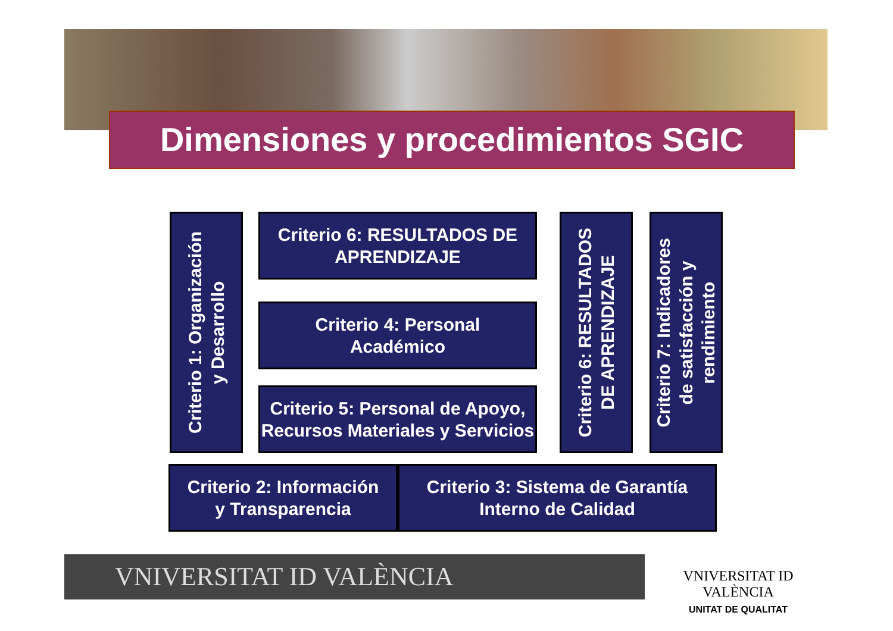Dimensiones y procedimientos SGIC
Criterio 1: Organización
y Desarrollo
Criterio 6: RESULTADOS DE APRENDIZAJE
Criterio 4: Personal
Académico
Criterio 5: Personal de Apoyo, Recursos Materiales y Servicios
Criterio 6: RESULTADOS
DE APRENDIZAJE
Criterio 7: Indicadores
de satisfacción y
rendimiento
Criterio 2: Información
y Transparencia
Criterio 3: Sistema de Garantía
Interno de Calidad
VNIVERSITAT ID VALÈNCIA
VNIVERSITAT ID VALÈNCIA
UNITAT DE QUALITAT